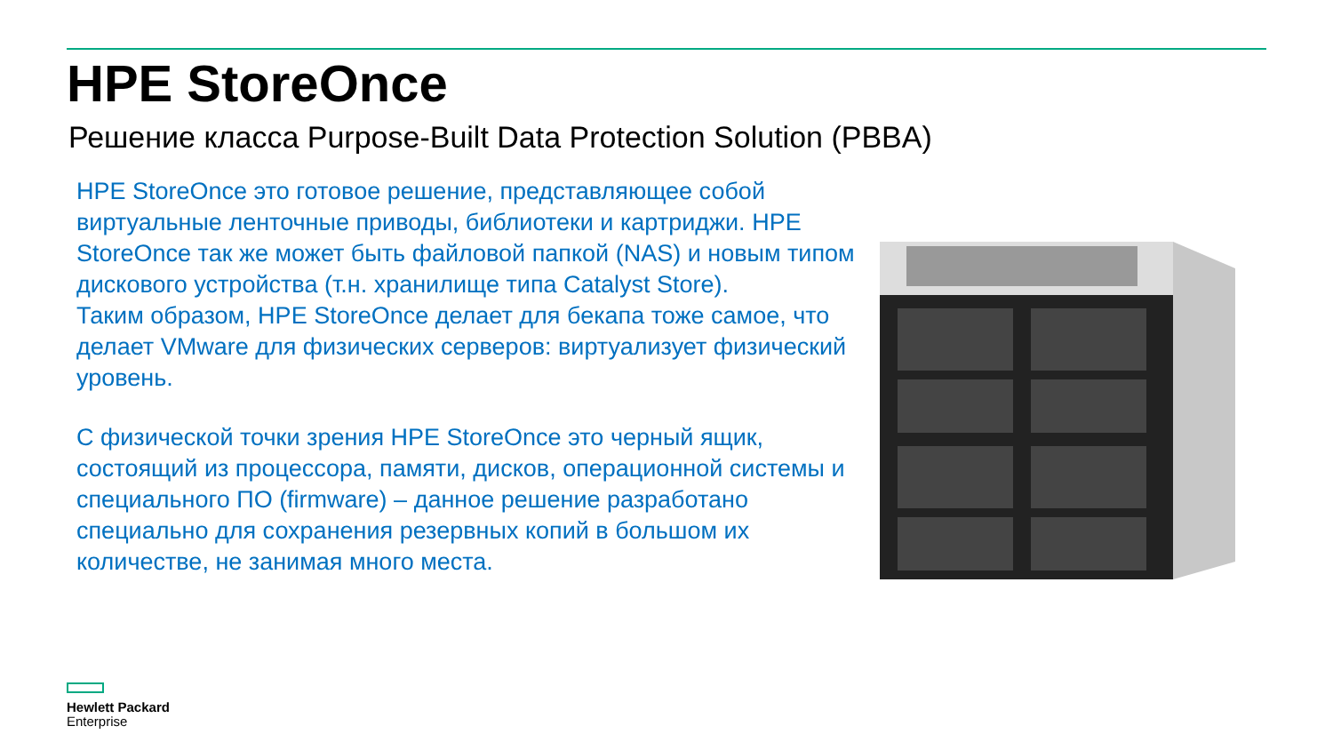HPE StoreOnce
Решение класса Purpose-Built Data Protection Solution (PBBA)
HPE StoreOnce это готовое решение, представляющее собой виртуальные ленточные приводы, библиотеки и картриджи. HPE StoreOnce так же может быть файловой папкой (NAS) и новым типом дискового устройства (т.н. хранилище типа Catalyst Store).
Таким образом, HPE StoreOnce делает для бекапа тоже самое, что делает VMware для физических серверов: виртуализует физический уровень.
С физической точки зрения HPE StoreOnce это черный ящик, состоящий из процессора, памяти, дисков, операционной системы и специального ПО (firmware) – данное решение разработано специально для сохранения резервных копий в большом их количестве, не занимая много места.
Hewlett Packard
Enterprise